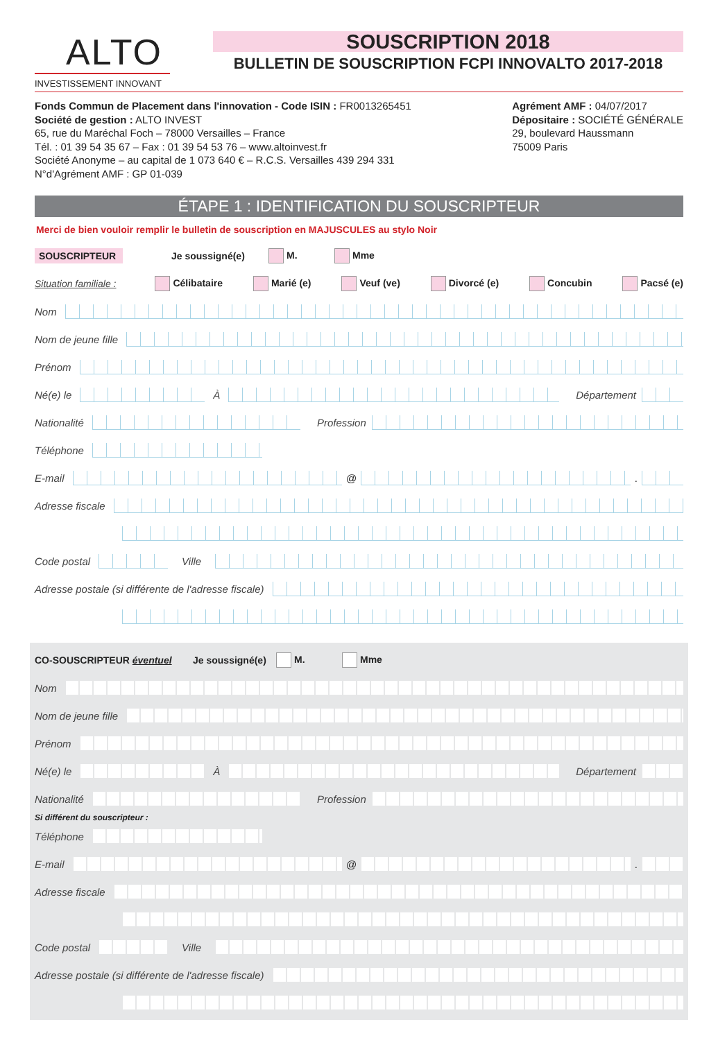ALTO
INVESTISSEMENT INNOVANT
SOUSCRIPTION 2018
BULLETIN DE SOUSCRIPTION FCPI INNOVALTO 2017-2018
Fonds Commun de Placement dans l'innovation - Code ISIN : FR0013265451
Société de gestion : ALTO INVEST
65, rue du Maréchal Foch – 78000 Versailles – France
Tél. : 01 39 54 35 67 – Fax : 01 39 54 53 76 – www.altoinvest.fr
Société Anonyme – au capital de 1 073 640 € – R.C.S. Versailles 439 294 331
N°d'Agrément AMF : GP 01-039
Agrément AMF : 04/07/2017
Dépositaire : SOCIÉTÉ GÉNÉRALE
29, boulevard Haussmann
75009 Paris
ÉTAPE 1 : IDENTIFICATION DU SOUSCRIPTEUR
Merci de bien vouloir remplir le bulletin de souscription en MAJUSCULES au stylo Noir
SOUSCRIPTEUR Je soussigné(e) M. Mme
Situation familiale : Célibataire Marié (e) Veuf (ve) Divorcé (e) Concubin Pacsé (e)
Nom
Nom de jeune fille
Prénom
Né(e) le À Département
Nationalité Profession
Téléphone
E-mail @ .
Adresse fiscale
Code postal Ville
Adresse postale (si différente de l'adresse fiscale)
CO-SOUSCRIPTEUR éventuel Je soussigné(e) M. Mme
Nom
Nom de jeune fille
Prénom
Né(e) le À Département
Nationalité Profession
Si différent du souscripteur :
Téléphone
E-mail @ .
Adresse fiscale
Code postal Ville
Adresse postale (si différente de l'adresse fiscale)